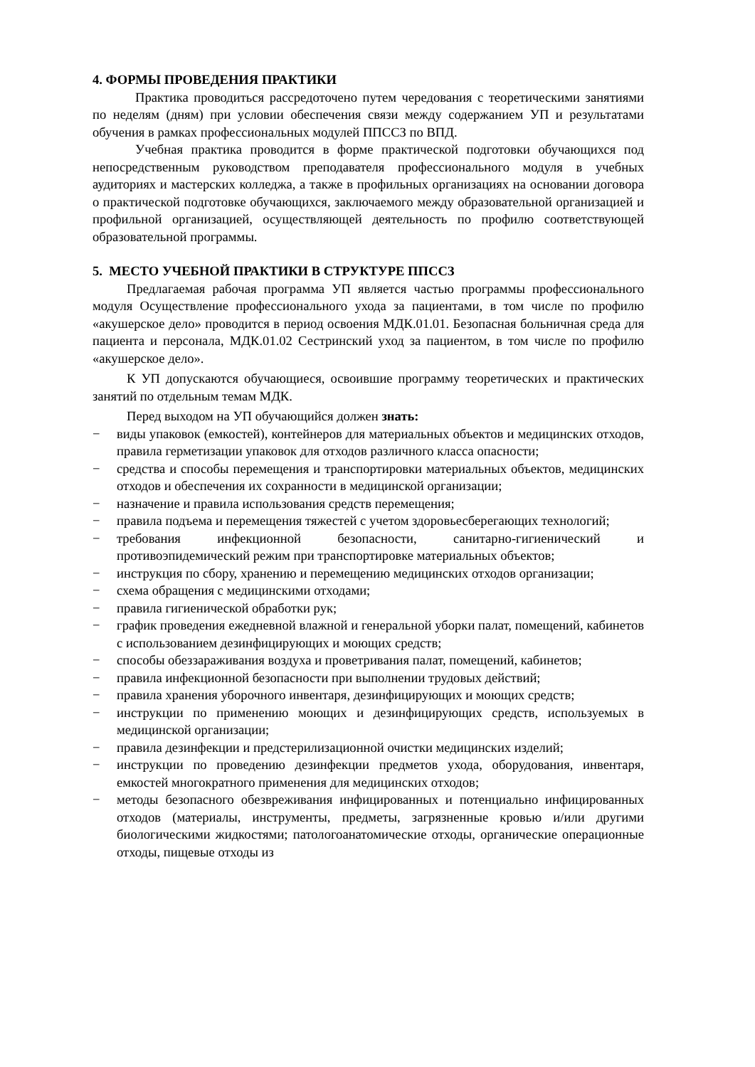4. ФОРМЫ ПРОВЕДЕНИЯ ПРАКТИКИ
Практика проводиться рассредоточено путем чередования с теоретическими занятиями по неделям (дням) при условии обеспечения связи между содержанием УП и результатами обучения в рамках профессиональных модулей ППССЗ по ВПД.
Учебная практика проводится в форме практической подготовки обучающихся под непосредственным руководством преподавателя профессионального модуля в учебных аудиториях и мастерских колледжа, а также в профильных организациях на основании договора о практической подготовке обучающихся, заключаемого между образовательной организацией и профильной организацией, осуществляющей деятельность по профилю соответствующей образовательной программы.
5. МЕСТО УЧЕБНОЙ ПРАКТИКИ В СТРУКТУРЕ ППССЗ
Предлагаемая рабочая программа УП является частью программы профессионального модуля Осуществление профессионального ухода за пациентами, в том числе по профилю «акушерское дело» проводится в период освоения МДК.01.01. Безопасная больничная среда для пациента и персонала, МДК.01.02 Сестринский уход за пациентом, в том числе по профилю «акушерское дело».
К УП допускаются обучающиеся, освоившие программу теоретических и практических занятий по отдельным темам МДК.
Перед выходом на УП обучающийся должен знать:
− виды упаковок (емкостей), контейнеров для материальных объектов и медицинских отходов, правила герметизации упаковок для отходов различного класса опасности;
− средства и способы перемещения и транспортировки материальных объектов, медицинских отходов и обеспечения их сохранности в медицинской организации;
− назначение и правила использования средств перемещения;
− правила подъема и перемещения тяжестей с учетом здоровьесберегающих технологий;
− требования инфекционной безопасности, санитарно-гигиенический и противоэпидемический режим при транспортировке материальных объектов;
− инструкция по сбору, хранению и перемещению медицинских отходов организации;
− схема обращения с медицинскими отходами;
− правила гигиенической обработки рук;
− график проведения ежедневной влажной и генеральной уборки палат, помещений, кабинетов с использованием дезинфицирующих и моющих средств;
− способы обеззараживания воздуха и проветривания палат, помещений, кабинетов;
− правила инфекционной безопасности при выполнении трудовых действий;
− правила хранения уборочного инвентаря, дезинфицирующих и моющих средств;
− инструкции по применению моющих и дезинфицирующих средств, используемых в медицинской организации;
− правила дезинфекции и предстерилизационной очистки медицинских изделий;
− инструкции по проведению дезинфекции предметов ухода, оборудования, инвентаря, емкостей многократного применения для медицинских отходов;
− методы безопасного обезвреживания инфицированных и потенциально инфицированных отходов (материалы, инструменты, предметы, загрязненные кровью и/или другими биологическими жидкостями; патологоанатомические отходы, органические операционные отходы, пищевые отходы из